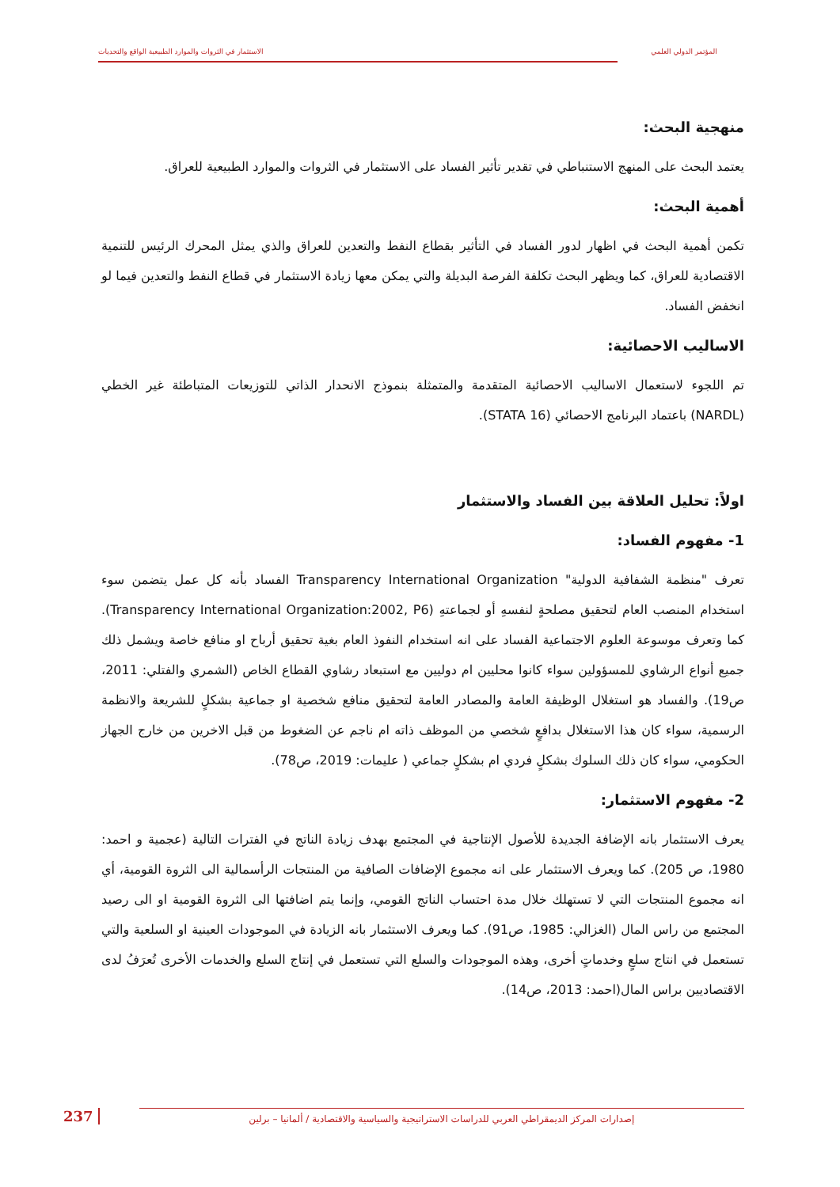المؤتمر الدولي العلمي الاستثمار في الثروات والموارد الطبيعية الواقع والتحديات
منهجية البحث:
يعتمد البحث على المنهج الاستنباطي في تقدير تأثير الفساد على الاستثمار في الثروات والموارد الطبيعية للعراق.
أهمية البحث:
تكمن أهمية البحث في اظهار لدور الفساد في التأثير بقطاع النفط والتعدين للعراق والذي يمثل المحرك الرئيس للتنمية الاقتصادية للعراق، كما ويظهر البحث تكلفة الفرصة البديلة والتي يمكن معها زيادة الاستثمار في قطاع النفط والتعدين فيما لو انخفض الفساد.
الاساليب الاحصائية:
تم اللجوء لاستعمال الاساليب الاحصائية المتقدمة والمتمثلة بنموذج الانحدار الذاتي للتوزيعات المتباطئة غير الخطي (NARDL) باعتماد البرنامج الاحصائي (STATA 16).
اولاً: تحليل العلاقة بين الفساد والاستثمار
1- مفهوم الفساد:
تعرف "منظمة الشفافية الدولية" Transparency International Organization الفساد بأنه كل عمل يتضمن سوء استخدام المنصب العام لتحقيق مصلحةٍ لنفسهِ أو لجماعتهِ (Transparency International Organization:2002, P6). كما وتعرف موسوعة العلوم الاجتماعية الفساد على انه استخدام النفوذ العام بغية تحقيق أرباح او منافع خاصة ويشمل ذلك جميع أنواع الرشاوي للمسؤولين سواء كانوا محليين ام دوليين مع استبعاد رشاوي القطاع الخاص (الشمري والفتلي: 2011، ص19). والفساد هو استغلال الوظيفة العامة والمصادر العامة لتحقيق منافع شخصية او جماعية بشكلٍ للشريعة والانظمة الرسمية، سواء كان هذا الاستغلال بدافعٍ شخصي من الموظف ذاته ام ناجم عن الضغوط من قبل الاخرين من خارج الجهاز الحكومي، سواء كان ذلك السلوك بشكلٍ فردي ام بشكلٍ جماعي ( عليمات: 2019، ص78).
2- مفهوم الاستثمار:
يعرف الاستثمار بانه الإضافة الجديدة للأصول الإنتاجية في المجتمع بهدف زيادة الناتج في الفترات التالية (عجمية و احمد: 1980، ص 205). كما ويعرف الاستثمار على انه مجموع الإضافات الصافية من المنتجات الرأسمالية الى الثروة القومية، أي انه مجموع المنتجات التي لا تستهلك خلال مدة احتساب الناتج القومي، وإنما يتم اضافتها الى الثروة القومية او الى رصيد المجتمع من راس المال (الغزالي: 1985، ص91). كما ويعرف الاستثمار بانه الزيادة في الموجودات العينية او السلعية والتي تستعمل في انتاج سلعٍ وخدماتٍ أخرى، وهذه الموجودات والسلع التي تستعمل في إنتاج السلع والخدمات الأخرى تُعرَفُ لدى الاقتصاديين براس المال(احمد: 2013، ص14).
237
إصدارات المركز الديمقراطي العربي للدراسات الاستراتيجية والسياسية والاقتصادية / ألمانيا – برلين